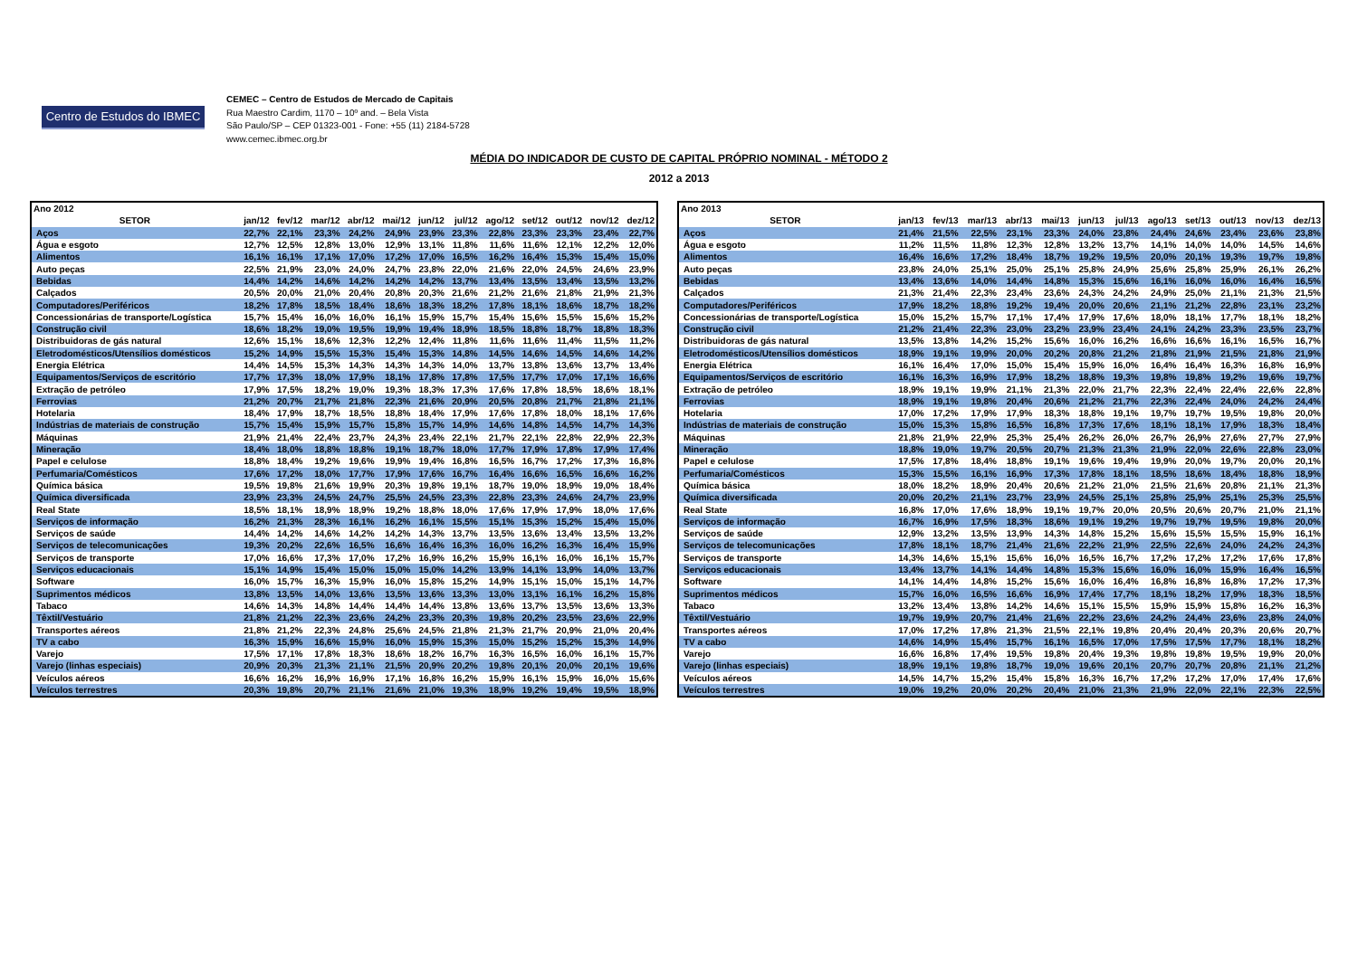Centro de Estudos do IBMEC
CEMEC – Centro de Estudos de Mercado de Capitais
Rua Maestro Cardim, 1170 – 10º and. – Bela Vista
São Paulo/SP – CEP 01323-001 - Fone: +55 (11) 2184-5728
www.cemec.ibmec.org.br
MÉDIA DO INDICADOR DE CUSTO DE CAPITAL PRÓPRIO NOMINAL - MÉTODO 2
2012 a 2013
| Ano 2012 | | | | | | | | | | | | |
| SETOR | jan/12 | fev/12 | mar/12 | abr/12 | mai/12 | jun/12 | jul/12 | ago/12 | set/12 | out/12 | nov/12 | dez/12 |
| Aços | 22,7% | 22,1% | 23,3% | 24,2% | 24,9% | 23,9% | 23,3% | 22,8% | 23,3% | 23,3% | 23,4% | 22,7% |
| Água e esgoto | 12,7% | 12,5% | 12,8% | 13,0% | 12,9% | 13,1% | 11,8% | 11,6% | 11,6% | 12,1% | 12,2% | 12,0% |
| Alimentos | 16,1% | 16,1% | 17,1% | 17,0% | 17,2% | 17,0% | 16,5% | 16,2% | 16,4% | 15,3% | 15,4% | 15,0% |
| Auto peças | 22,5% | 21,9% | 23,0% | 24,0% | 24,7% | 23,8% | 22,0% | 21,6% | 22,0% | 24,5% | 24,6% | 23,9% |
| Bebidas | 14,4% | 14,2% | 14,6% | 14,2% | 14,2% | 14,2% | 13,7% | 13,4% | 13,5% | 13,4% | 13,5% | 13,2% |
| Calçados | 20,5% | 20,0% | 21,0% | 20,4% | 20,8% | 20,3% | 21,6% | 21,2% | 21,6% | 21,8% | 21,9% | 21,3% |
| Computadores/Periféricos | 18,2% | 17,8% | 18,5% | 18,4% | 18,6% | 18,3% | 18,2% | 17,8% | 18,1% | 18,6% | 18,7% | 18,2% |
| Concessionárias de transporte/Logística | 15,7% | 15,4% | 16,0% | 16,0% | 16,1% | 15,9% | 15,7% | 15,4% | 15,6% | 15,5% | 15,6% | 15,2% |
| Construção civil | 18,6% | 18,2% | 19,0% | 19,5% | 19,9% | 19,4% | 18,9% | 18,5% | 18,8% | 18,7% | 18,8% | 18,3% |
| Distribuidoras de gás natural | 12,6% | 15,1% | 18,6% | 12,3% | 12,2% | 12,4% | 11,8% | 11,6% | 11,6% | 11,4% | 11,5% | 11,2% |
| Eletrodomésticos/Utensílios domésticos | 15,2% | 14,9% | 15,5% | 15,3% | 15,4% | 15,3% | 14,8% | 14,5% | 14,6% | 14,5% | 14,6% | 14,2% |
| Energia Elétrica | 14,4% | 14,5% | 15,3% | 14,3% | 14,3% | 14,3% | 14,0% | 13,7% | 13,8% | 13,6% | 13,7% | 13,4% |
| Equipamentos/Serviços de escritório | 17,7% | 17,3% | 18,0% | 17,9% | 18,1% | 17,8% | 17,8% | 17,5% | 17,7% | 17,0% | 17,1% | 16,6% |
| Extração de petróleo | 17,9% | 17,5% | 18,2% | 19,0% | 19,3% | 18,3% | 17,3% | 17,6% | 17,8% | 18,5% | 18,6% | 18,1% |
| Ferrovias | 21,2% | 20,7% | 21,7% | 21,8% | 22,3% | 21,6% | 20,9% | 20,5% | 20,8% | 21,7% | 21,8% | 21,1% |
| Hotelaria | 18,4% | 17,9% | 18,7% | 18,5% | 18,8% | 18,4% | 17,9% | 17,6% | 17,8% | 18,0% | 18,1% | 17,6% |
| Indústrias de materiais de construção | 15,7% | 15,4% | 15,9% | 15,7% | 15,8% | 15,7% | 14,9% | 14,6% | 14,8% | 14,5% | 14,7% | 14,3% |
| Máquinas | 21,9% | 21,4% | 22,4% | 23,7% | 24,3% | 23,4% | 22,1% | 21,7% | 22,1% | 22,8% | 22,9% | 22,3% |
| Mineração | 18,4% | 18,0% | 18,8% | 18,8% | 19,1% | 18,7% | 18,0% | 17,7% | 17,9% | 17,8% | 17,9% | 17,4% |
| Papel e celulose | 18,8% | 18,4% | 19,2% | 19,6% | 19,9% | 19,4% | 16,8% | 16,5% | 16,7% | 17,2% | 17,3% | 16,8% |
| Perfumaria/Comésticos | 17,6% | 17,2% | 18,0% | 17,7% | 17,9% | 17,6% | 16,7% | 16,4% | 16,6% | 16,5% | 16,6% | 16,2% |
| Química básica | 19,5% | 19,8% | 21,6% | 19,9% | 20,3% | 19,8% | 19,1% | 18,7% | 19,0% | 18,9% | 19,0% | 18,4% |
| Química diversificada | 23,9% | 23,3% | 24,5% | 24,7% | 25,5% | 24,5% | 23,3% | 22,8% | 23,3% | 24,6% | 24,7% | 23,9% |
| Real State | 18,5% | 18,1% | 18,9% | 18,9% | 19,2% | 18,8% | 18,0% | 17,6% | 17,9% | 17,9% | 18,0% | 17,6% |
| Serviços de informação | 16,2% | 21,3% | 28,3% | 16,1% | 16,2% | 16,1% | 15,5% | 15,1% | 15,3% | 15,2% | 15,4% | 15,0% |
| Serviços de saúde | 14,4% | 14,2% | 14,6% | 14,2% | 14,2% | 14,3% | 13,7% | 13,5% | 13,6% | 13,4% | 13,5% | 13,2% |
| Serviços de telecomunicações | 19,3% | 20,2% | 22,6% | 16,5% | 16,6% | 16,4% | 16,3% | 16,0% | 16,2% | 16,3% | 16,4% | 15,9% |
| Serviços de transporte | 17,0% | 16,6% | 17,3% | 17,0% | 17,2% | 16,9% | 16,2% | 15,9% | 16,1% | 16,0% | 16,1% | 15,7% |
| Serviços educacionais | 15,1% | 14,9% | 15,4% | 15,0% | 15,0% | 15,0% | 14,2% | 13,9% | 14,1% | 13,9% | 14,0% | 13,7% |
| Software | 16,0% | 15,7% | 16,3% | 15,9% | 16,0% | 15,8% | 15,2% | 14,9% | 15,1% | 15,0% | 15,1% | 14,7% |
| Suprimentos médicos | 13,8% | 13,5% | 14,0% | 13,6% | 13,5% | 13,6% | 13,3% | 13,0% | 13,1% | 16,1% | 16,2% | 15,8% |
| Tabaco | 14,6% | 14,3% | 14,8% | 14,4% | 14,4% | 14,4% | 13,8% | 13,6% | 13,7% | 13,5% | 13,6% | 13,3% |
| Têxtil/Vestuário | 21,8% | 21,2% | 22,3% | 23,6% | 24,2% | 23,3% | 20,3% | 19,8% | 20,2% | 23,5% | 23,6% | 22,9% |
| Transportes aéreos | 21,8% | 21,2% | 22,3% | 24,8% | 25,6% | 24,5% | 21,8% | 21,3% | 21,7% | 20,9% | 21,0% | 20,4% |
| TV a cabo | 16,3% | 15,9% | 16,6% | 15,9% | 16,0% | 15,9% | 15,3% | 15,0% | 15,2% | 15,2% | 15,3% | 14,9% |
| Varejo | 17,5% | 17,1% | 17,8% | 18,3% | 18,6% | 18,2% | 16,7% | 16,3% | 16,5% | 16,0% | 16,1% | 15,7% |
| Varejo (linhas especiais) | 20,9% | 20,3% | 21,3% | 21,1% | 21,5% | 20,9% | 20,2% | 19,8% | 20,1% | 20,0% | 20,1% | 19,6% |
| Veículos aéreos | 16,6% | 16,2% | 16,9% | 16,9% | 17,1% | 16,8% | 16,2% | 15,9% | 16,1% | 15,9% | 16,0% | 15,6% |
| Veículos terrestres | 20,3% | 19,8% | 20,7% | 21,1% | 21,6% | 21,0% | 19,3% | 18,9% | 19,2% | 19,4% | 19,5% | 18,9% |
| Ano 2013 | | | | | | | | | | | | |
| SETOR | jan/13 | fev/13 | mar/13 | abr/13 | mai/13 | jun/13 | jul/13 | ago/13 | set/13 | out/13 | nov/13 | dez/13 |
| Aços | 21,4% | 21,5% | 22,5% | 23,1% | 23,3% | 24,0% | 23,8% | 24,4% | 24,6% | 23,4% | 23,6% | 23,8% |
| Água e esgoto | 11,2% | 11,5% | 11,8% | 12,3% | 12,8% | 13,2% | 13,7% | 14,1% | 14,0% | 14,0% | 14,5% | 14,6% |
| Alimentos | 16,4% | 16,6% | 17,2% | 18,4% | 18,7% | 19,2% | 19,5% | 20,0% | 20,1% | 19,3% | 19,7% | 19,8% |
| Auto peças | 23,8% | 24,0% | 25,1% | 25,0% | 25,1% | 25,8% | 24,9% | 25,6% | 25,8% | 25,9% | 26,1% | 26,2% |
| Bebidas | 13,4% | 13,6% | 14,0% | 14,4% | 14,8% | 15,3% | 15,6% | 16,1% | 16,0% | 16,0% | 16,4% | 16,5% |
| Calçados | 21,3% | 21,4% | 22,3% | 23,4% | 23,6% | 24,3% | 24,2% | 24,9% | 25,0% | 21,1% | 21,3% | 21,5% |
| Computadores/Periféricos | 17,9% | 18,2% | 18,8% | 19,2% | 19,4% | 20,0% | 20,6% | 21,1% | 21,2% | 22,8% | 23,1% | 23,2% |
| Concessionárias de transporte/Logística | 15,0% | 15,2% | 15,7% | 17,1% | 17,4% | 17,9% | 17,6% | 18,0% | 18,1% | 17,7% | 18,1% | 18,2% |
| Construção civil | 21,2% | 21,4% | 22,3% | 23,0% | 23,2% | 23,9% | 23,4% | 24,1% | 24,2% | 23,3% | 23,5% | 23,7% |
| Distribuidoras de gás natural | 13,5% | 13,8% | 14,2% | 15,2% | 15,6% | 16,0% | 16,2% | 16,6% | 16,6% | 16,1% | 16,5% | 16,7% |
| Eletrodomésticos/Utensílios domésticos | 18,9% | 19,1% | 19,9% | 20,0% | 20,2% | 20,8% | 21,2% | 21,8% | 21,9% | 21,5% | 21,8% | 21,9% |
| Energia Elétrica | 16,1% | 16,4% | 17,0% | 15,0% | 15,4% | 15,9% | 16,0% | 16,4% | 16,4% | 16,3% | 16,8% | 16,9% |
| Equipamentos/Serviços de escritório | 16,1% | 16,3% | 16,9% | 17,9% | 18,2% | 18,8% | 19,3% | 19,8% | 19,8% | 19,2% | 19,6% | 19,7% |
| Extração de petróleo | 18,9% | 19,1% | 19,9% | 21,1% | 21,3% | 22,0% | 21,7% | 22,3% | 22,4% | 22,4% | 22,6% | 22,8% |
| Ferrovias | 18,9% | 19,1% | 19,8% | 20,4% | 20,6% | 21,2% | 21,7% | 22,3% | 22,4% | 24,0% | 24,2% | 24,4% |
| Hotelaria | 17,0% | 17,2% | 17,9% | 17,9% | 18,3% | 18,8% | 19,1% | 19,7% | 19,7% | 19,5% | 19,8% | 20,0% |
| Indústrias de materiais de construção | 15,0% | 15,3% | 15,8% | 16,5% | 16,8% | 17,3% | 17,6% | 18,1% | 18,1% | 17,9% | 18,3% | 18,4% |
| Máquinas | 21,8% | 21,9% | 22,9% | 25,3% | 25,4% | 26,2% | 26,0% | 26,7% | 26,9% | 27,6% | 27,7% | 27,9% |
| Mineração | 18,8% | 19,0% | 19,7% | 20,5% | 20,7% | 21,3% | 21,3% | 21,9% | 22,0% | 22,6% | 22,8% | 23,0% |
| Papel e celulose | 17,5% | 17,8% | 18,4% | 18,8% | 19,1% | 19,6% | 19,4% | 19,9% | 20,0% | 19,7% | 20,0% | 20,1% |
| Perfumaria/Comésticos | 15,3% | 15,5% | 16,1% | 16,9% | 17,3% | 17,8% | 18,1% | 18,5% | 18,6% | 18,4% | 18,8% | 18,9% |
| Química básica | 18,0% | 18,2% | 18,9% | 20,4% | 20,6% | 21,2% | 21,0% | 21,5% | 21,6% | 20,8% | 21,1% | 21,3% |
| Química diversificada | 20,0% | 20,2% | 21,1% | 23,7% | 23,9% | 24,5% | 25,1% | 25,8% | 25,9% | 25,1% | 25,3% | 25,5% |
| Real State | 16,8% | 17,0% | 17,6% | 18,9% | 19,1% | 19,7% | 20,0% | 20,5% | 20,6% | 20,7% | 21,0% | 21,1% |
| Serviços de informação | 16,7% | 16,9% | 17,5% | 18,3% | 18,6% | 19,1% | 19,2% | 19,7% | 19,7% | 19,5% | 19,8% | 20,0% |
| Serviços de saúde | 12,9% | 13,2% | 13,5% | 13,9% | 14,3% | 14,8% | 15,2% | 15,6% | 15,5% | 15,5% | 15,9% | 16,1% |
| Serviços de telecomunicações | 17,8% | 18,1% | 18,7% | 21,4% | 21,6% | 22,2% | 21,9% | 22,5% | 22,6% | 24,0% | 24,2% | 24,3% |
| Serviços de transporte | 14,3% | 14,6% | 15,1% | 15,6% | 16,0% | 16,5% | 16,7% | 17,2% | 17,2% | 17,2% | 17,6% | 17,8% |
| Serviços educacionais | 13,4% | 13,7% | 14,1% | 14,4% | 14,8% | 15,3% | 15,6% | 16,0% | 16,0% | 15,9% | 16,4% | 16,5% |
| Software | 14,1% | 14,4% | 14,8% | 15,2% | 15,6% | 16,0% | 16,4% | 16,8% | 16,8% | 16,8% | 17,2% | 17,3% |
| Suprimentos médicos | 15,7% | 16,0% | 16,5% | 16,6% | 16,9% | 17,4% | 17,7% | 18,1% | 18,2% | 17,9% | 18,3% | 18,5% |
| Tabaco | 13,2% | 13,4% | 13,8% | 14,2% | 14,6% | 15,1% | 15,5% | 15,9% | 15,9% | 15,8% | 16,2% | 16,3% |
| Têxtil/Vestuário | 19,7% | 19,9% | 20,7% | 21,4% | 21,6% | 22,2% | 23,6% | 24,2% | 24,4% | 23,6% | 23,8% | 24,0% |
| Transportes aéreos | 17,0% | 17,2% | 17,8% | 21,3% | 21,5% | 22,1% | 19,8% | 20,4% | 20,4% | 20,3% | 20,6% | 20,7% |
| TV a cabo | 14,6% | 14,9% | 15,4% | 15,7% | 16,1% | 16,5% | 17,0% | 17,5% | 17,5% | 17,7% | 18,1% | 18,2% |
| Varejo | 16,6% | 16,8% | 17,4% | 19,5% | 19,8% | 20,4% | 19,3% | 19,8% | 19,8% | 19,5% | 19,9% | 20,0% |
| Varejo (linhas especiais) | 18,9% | 19,1% | 19,8% | 18,7% | 19,0% | 19,6% | 20,1% | 20,7% | 20,7% | 20,8% | 21,1% | 21,2% |
| Veículos aéreos | 14,5% | 14,7% | 15,2% | 15,4% | 15,8% | 16,3% | 16,7% | 17,2% | 17,2% | 17,0% | 17,4% | 17,6% |
| Veículos terrestres | 19,0% | 19,2% | 20,0% | 20,2% | 20,4% | 21,0% | 21,3% | 21,9% | 22,0% | 22,1% | 22,3% | 22,5% |